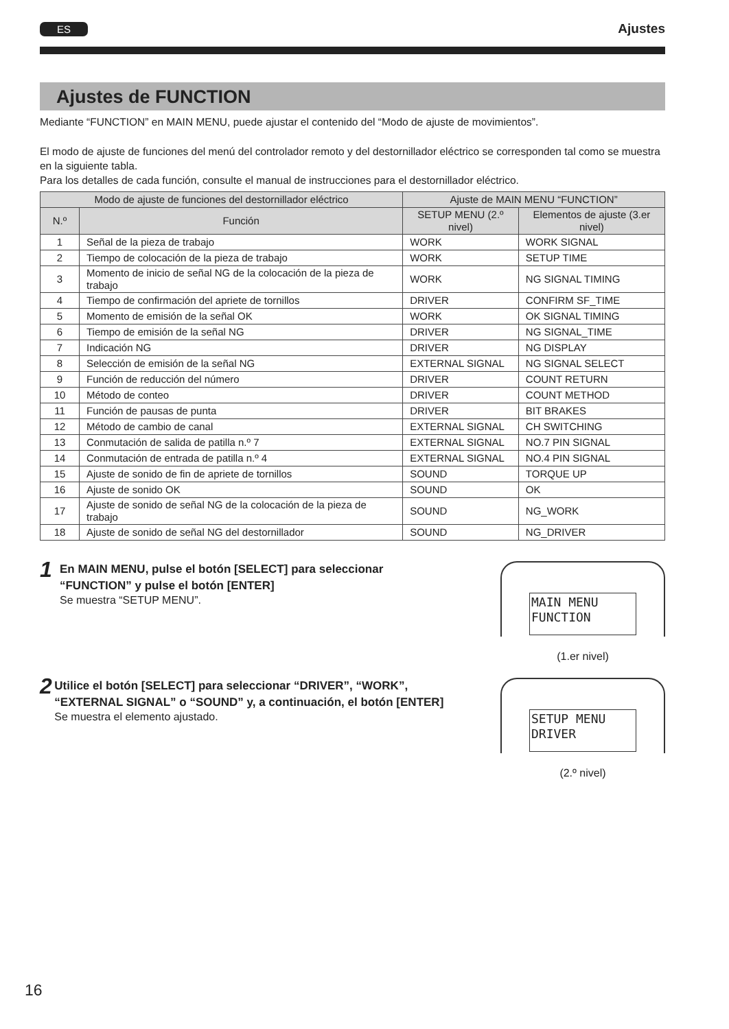ES
Ajustes
Ajustes de FUNCTION
Mediante “FUNCTION” en MAIN MENU, puede ajustar el contenido del “Modo de ajuste de movimientos”.
El modo de ajuste de funciones del menú del controlador remoto y del destornillador eléctrico se corresponden tal como se muestra en la siguiente tabla.
Para los detalles de cada función, consulte el manual de instrucciones para el destornillador eléctrico.
| Modo de ajuste de funciones del destornillador eléctrico | | Ajuste de MAIN MENU “FUNCTION” | |
| --- | --- | --- | --- |
| N.º | Función | SETUP MENU (2.º nivel) | Elementos de ajuste (3.er nivel) |
| 1 | Señal de la pieza de trabajo | WORK | WORK SIGNAL |
| 2 | Tiempo de colocación de la pieza de trabajo | WORK | SETUP TIME |
| 3 | Momento de inicio de señal NG de la colocación de la pieza de trabajo | WORK | NG SIGNAL TIMING |
| 4 | Tiempo de confirmación del apriete de tornillos | DRIVER | CONFIRM SF_TIME |
| 5 | Momento de emisión de la señal OK | WORK | OK SIGNAL TIMING |
| 6 | Tiempo de emisión de la señal NG | DRIVER | NG SIGNAL_TIME |
| 7 | Indicación NG | DRIVER | NG DISPLAY |
| 8 | Selección de emisión de la señal NG | EXTERNAL SIGNAL | NG SIGNAL SELECT |
| 9 | Función de reducción del número | DRIVER | COUNT RETURN |
| 10 | Método de conteo | DRIVER | COUNT METHOD |
| 11 | Función de pausas de punta | DRIVER | BIT BRAKES |
| 12 | Método de cambio de canal | EXTERNAL SIGNAL | CH SWITCHING |
| 13 | Conmutación de salida de patilla n.º 7 | EXTERNAL SIGNAL | NO.7 PIN SIGNAL |
| 14 | Conmutación de entrada de patilla n.º 4 | EXTERNAL SIGNAL | NO.4 PIN SIGNAL |
| 15 | Ajuste de sonido de fin de apriete de tornillos | SOUND | TORQUE UP |
| 16 | Ajuste de sonido OK | SOUND | OK |
| 17 | Ajuste de sonido de señal NG de la colocación de la pieza de trabajo | SOUND | NG_WORK |
| 18 | Ajuste de sonido de señal NG del destornillador | SOUND | NG_DRIVER |
1
En MAIN MENU, pulse el botón [SELECT] para seleccionar “FUNCTION” y pulse el botón [ENTER]
Se muestra “SETUP MENU”.
MAIN MENU
FUNCTION
(1.er nivel)
2
Utilice el botón [SELECT] para seleccionar “DRIVER”, “WORK”, “EXTERNAL SIGNAL” o “SOUND” y, a continuación, el botón [ENTER]
Se muestra el elemento ajustado.
SETUP MENU
DRIVER
(2.º nivel)
16